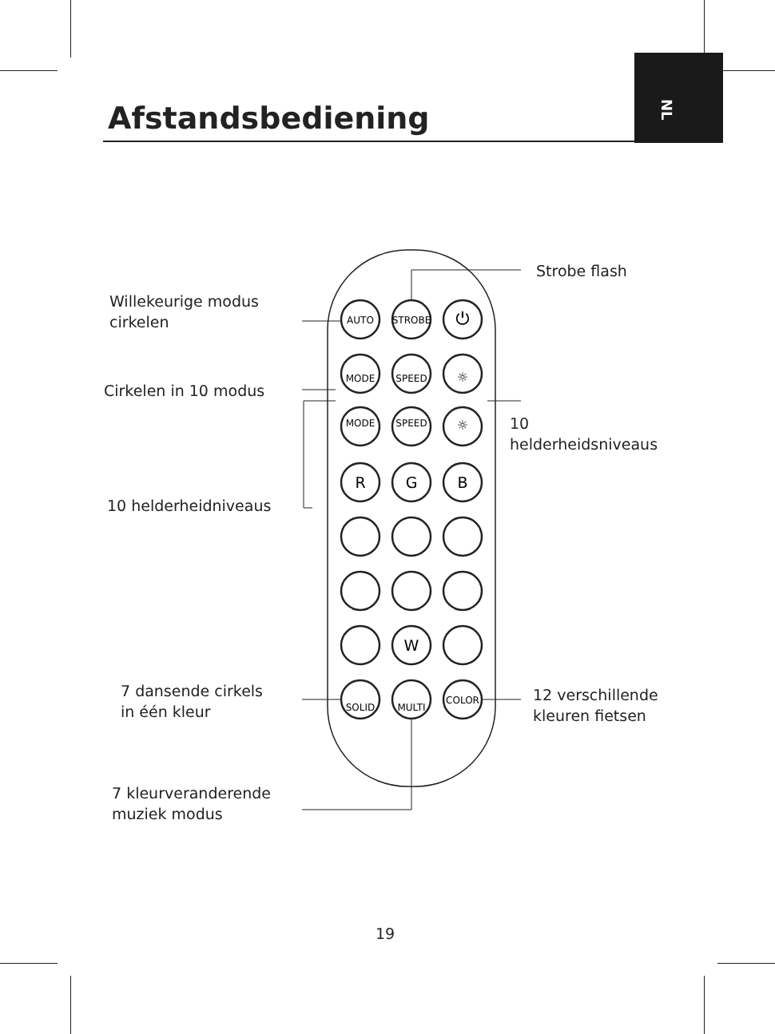NL
Afstandsbediening
AUTO
STROBE
⏻
MODE
SPEED
☼
MODE
SPEED
☼
R
G
B
W
SOLID
MULTI
COLOR
Strobe flash
Willekeurige modus
cirkelen
Cirkelen in 10 modus
10
helderheidsniveaus
10 helderheidniveaus
7 dansende cirkels
in één kleur
12 verschillende
kleuren fietsen
7 kleurveranderende
muziek modus
19